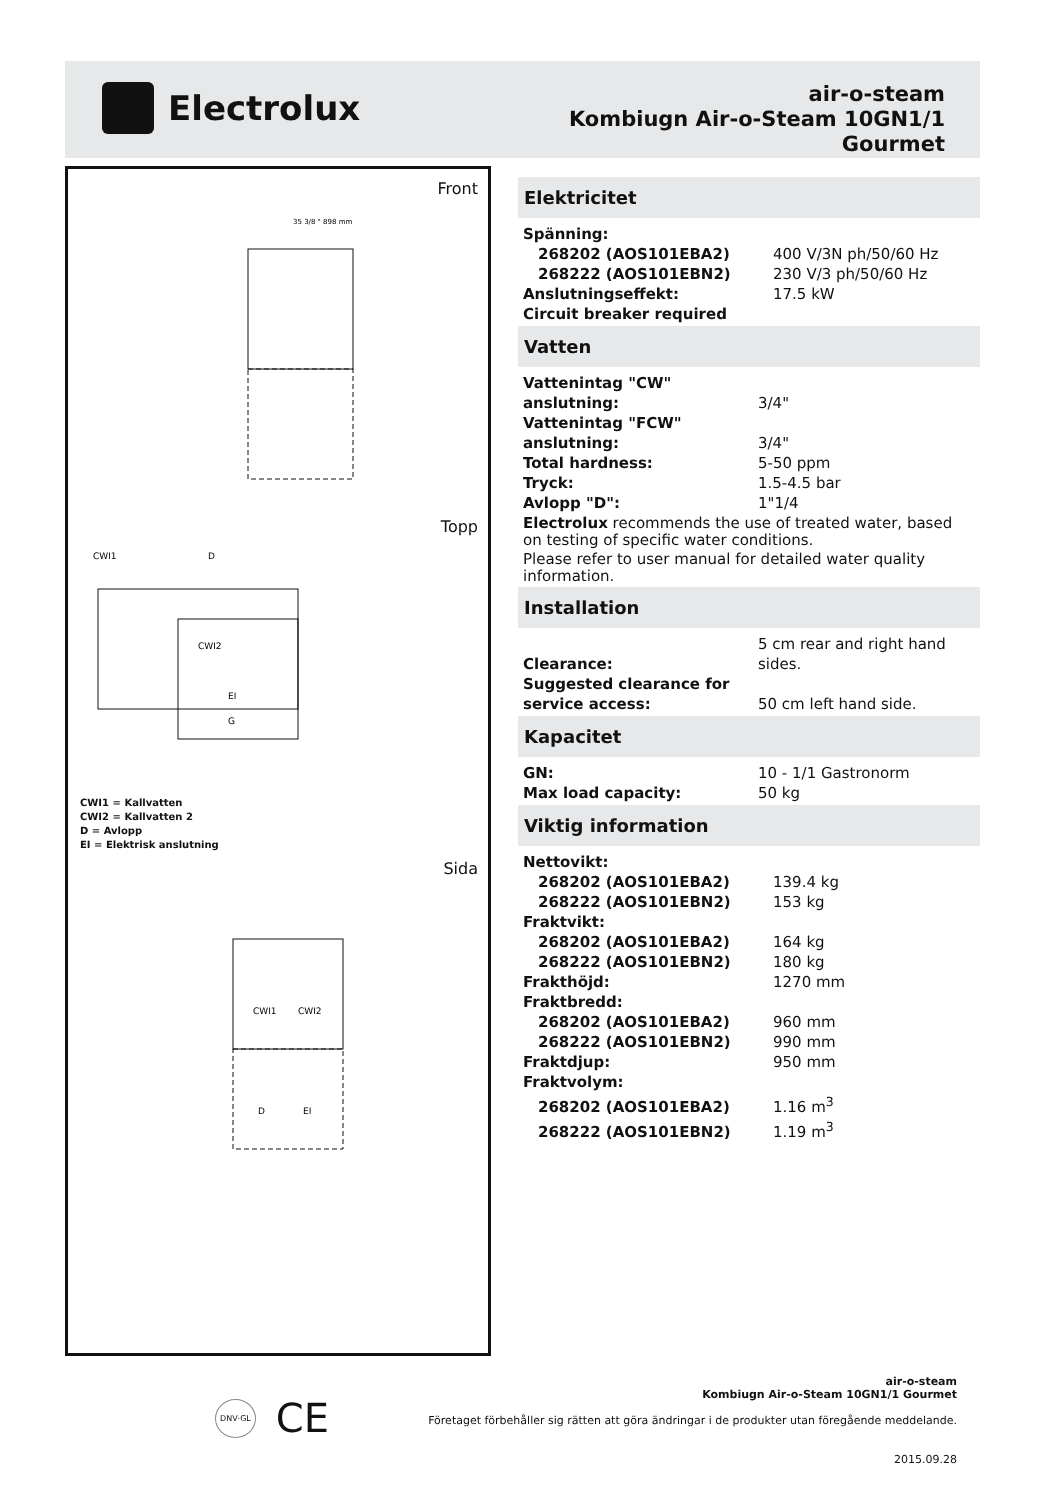Electrolux
air-o-steam
Kombiugn Air-o-Steam 10GN1/1
Gourmet
Front
35 3/8 " 898 mm
Topp
CWI1
D
CWI2
EI
G
CWI1 = Kallvatten
CWI2 = Kallvatten 2
D = Avlopp
EI = Elektrisk anslutning
Sida
CWI1
CWI2
D
EI
Elektricitet
| Spänning: | |
| 268202 (AOS101EBA2) | 400 V/3N ph/50/60 Hz |
| 268222 (AOS101EBN2) | 230 V/3 ph/50/60 Hz |
| Anslutningseffekt: | 17.5 kW |
| Circuit breaker required | |
Vatten
| Vattenintag "CW" anslutning: | 3/4" |
| Vattenintag "FCW" anslutning: | 3/4" |
| Total hardness: | 5-50 ppm |
| Tryck: | 1.5-4.5 bar |
| Avlopp "D": | 1"1/4 |
Electrolux recommends the use of treated water, based on testing of specific water conditions.
Please refer to user manual for detailed water quality information.
Installation
| Clearance: | 5 cm rear and right hand sides. |
| Suggested clearance for service access: | 50 cm left hand side. |
Kapacitet
| GN: | 10 - 1/1 Gastronorm |
| Max load capacity: | 50 kg |
Viktig information
| Nettovikt: | |
| 268202 (AOS101EBA2) | 139.4 kg |
| 268222 (AOS101EBN2) | 153 kg |
| Fraktvikt: | |
| 268202 (AOS101EBA2) | 164 kg |
| 268222 (AOS101EBN2) | 180 kg |
| Frakthöjd: | 1270 mm |
| Fraktbredd: | |
| 268202 (AOS101EBA2) | 960 mm |
| 268222 (AOS101EBN2) | 990 mm |
| Fraktdjup: | 950 mm |
| Fraktvolym: | |
| 268202 (AOS101EBA2) | 1.16 m<sup>3</sup> |
| 268222 (AOS101EBN2) | 1.19 m<sup>3</sup> |
DNV·GL CE
air-o-steam
Kombiugn Air-o-Steam 10GN1/1 Gourmet
Företaget förbehåller sig rätten att göra ändringar i de produkter utan föregående meddelande.
2015.09.28